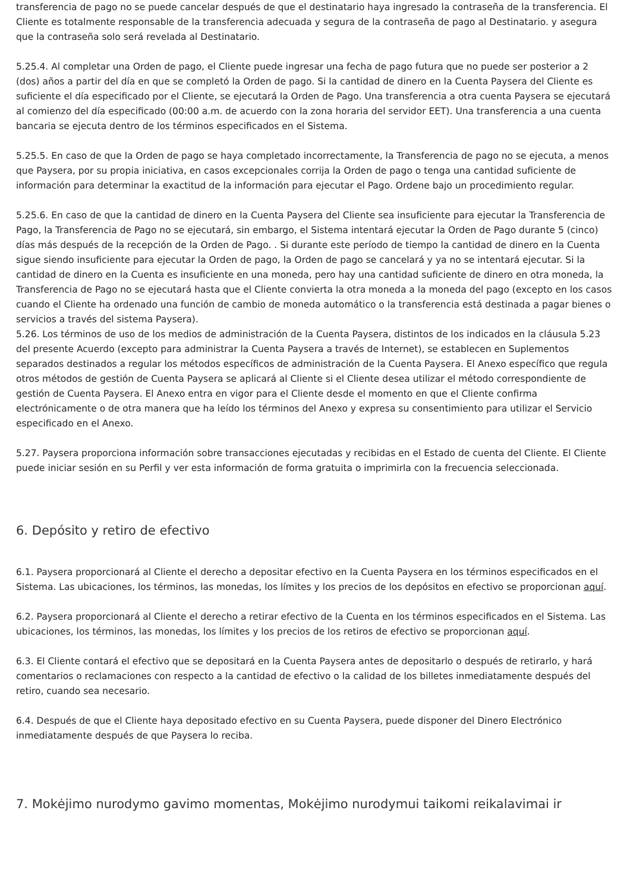transferencia de pago no se puede cancelar después de que el destinatario haya ingresado la contraseña de la transferencia. El Cliente es totalmente responsable de la transferencia adecuada y segura de la contraseña de pago al Destinatario. y asegura que la contraseña solo será revelada al Destinatario.
5.25.4. Al completar una Orden de pago, el Cliente puede ingresar una fecha de pago futura que no puede ser posterior a 2 (dos) años a partir del día en que se completó la Orden de pago. Si la cantidad de dinero en la Cuenta Paysera del Cliente es suficiente el día especificado por el Cliente, se ejecutará la Orden de Pago. Una transferencia a otra cuenta Paysera se ejecutará al comienzo del día especificado (00:00 a.m. de acuerdo con la zona horaria del servidor EET). Una transferencia a una cuenta bancaria se ejecuta dentro de los términos especificados en el Sistema.
5.25.5. En caso de que la Orden de pago se haya completado incorrectamente, la Transferencia de pago no se ejecuta, a menos que Paysera, por su propia iniciativa, en casos excepcionales corrija la Orden de pago o tenga una cantidad suficiente de información para determinar la exactitud de la información para ejecutar el Pago. Ordene bajo un procedimiento regular.
5.25.6. En caso de que la cantidad de dinero en la Cuenta Paysera del Cliente sea insuficiente para ejecutar la Transferencia de Pago, la Transferencia de Pago no se ejecutará, sin embargo, el Sistema intentará ejecutar la Orden de Pago durante 5 (cinco) días más después de la recepción de la Orden de Pago. . Si durante este período de tiempo la cantidad de dinero en la Cuenta sigue siendo insuficiente para ejecutar la Orden de pago, la Orden de pago se cancelará y ya no se intentará ejecutar. Si la cantidad de dinero en la Cuenta es insuficiente en una moneda, pero hay una cantidad suficiente de dinero en otra moneda, la Transferencia de Pago no se ejecutará hasta que el Cliente convierta la otra moneda a la moneda del pago (excepto en los casos cuando el Cliente ha ordenado una función de cambio de moneda automático o la transferencia está destinada a pagar bienes o servicios a través del sistema Paysera).
5.26. Los términos de uso de los medios de administración de la Cuenta Paysera, distintos de los indicados en la cláusula 5.23 del presente Acuerdo (excepto para administrar la Cuenta Paysera a través de Internet), se establecen en Suplementos separados destinados a regular los métodos específicos de administración de la Cuenta Paysera. El Anexo específico que regula otros métodos de gestión de Cuenta Paysera se aplicará al Cliente si el Cliente desea utilizar el método correspondiente de gestión de Cuenta Paysera. El Anexo entra en vigor para el Cliente desde el momento en que el Cliente confirma electrónicamente o de otra manera que ha leído los términos del Anexo y expresa su consentimiento para utilizar el Servicio especificado en el Anexo.
5.27. Paysera proporciona información sobre transacciones ejecutadas y recibidas en el Estado de cuenta del Cliente. El Cliente puede iniciar sesión en su Perfil y ver esta información de forma gratuita o imprimirla con la frecuencia seleccionada.
6. Depósito y retiro de efectivo
6.1. Paysera proporcionará al Cliente el derecho a depositar efectivo en la Cuenta Paysera en los términos especificados en el Sistema. Las ubicaciones, los términos, las monedas, los límites y los precios de los depósitos en efectivo se proporcionan aquí.
6.2. Paysera proporcionará al Cliente el derecho a retirar efectivo de la Cuenta en los términos especificados en el Sistema. Las ubicaciones, los términos, las monedas, los límites y los precios de los retiros de efectivo se proporcionan aquí.
6.3. El Cliente contará el efectivo que se depositará en la Cuenta Paysera antes de depositarlo o después de retirarlo, y hará comentarios o reclamaciones con respecto a la cantidad de efectivo o la calidad de los billetes inmediatamente después del retiro, cuando sea necesario.
6.4. Después de que el Cliente haya depositado efectivo en su Cuenta Paysera, puede disponer del Dinero Electrónico inmediatamente después de que Paysera lo reciba.
7. Mokėjimo nurodymo gavimo momentas, Mokėjimo nurodymui taikomi reikalavimai ir